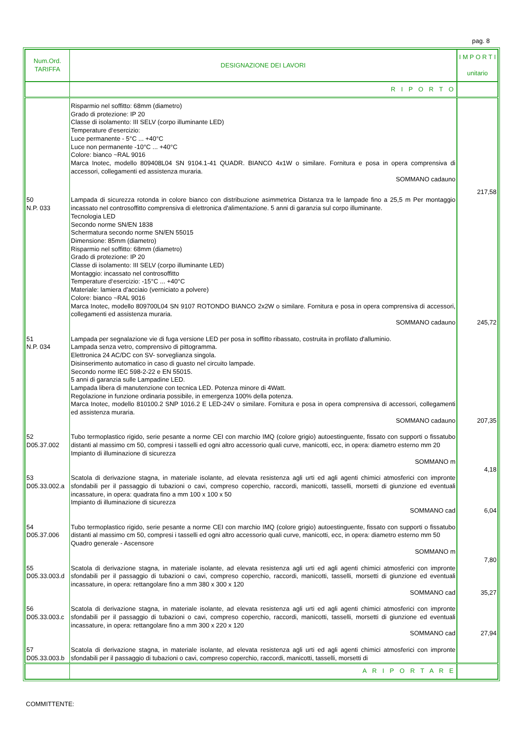pag. 8
| Num.Ord. TARIFFA | DESIGNAZIONE DEI LAVORI | I M P O R T I unitario |
| --- | --- | --- |
| | R I P O R T O | |
| | Risparmio nel soffitto: 68mm (diametro) Grado di protezione: IP 20 Classe di isolamento: III SELV (corpo illuminante LED) Temperature d‘esercizio: Luce permanente - 5°C ... +40°C Luce non permanente -10°C ... +40°C Colore: bianco ~RAL 9016 Marca Inotec, modello 809408L04 SN 9104.1-41 QUADR. BIANCO 4x1W o similare. Fornitura e posa in opera comprensiva di accessori, collegamenti ed assistenza muraria. SOMMANO cadauno | 217,58 |
| 50 N.P. 033 | Lampada di sicurezza rotonda in colore bianco con distribuzione asimmetrica Distanza tra le lampade fino a 25,5 m Per montaggio incassato nel controsoffitto comprensiva di elettronica d'alimentazione. 5 anni di garanzia sul corpo illuminante. Tecnologia LED Secondo norme SN/EN 1838 Schermatura secondo norme SN/EN 55015 Dimensione: 85mm (diametro) Risparmio nel soffitto: 68mm (diametro) Grado di protezione: IP 20 Classe di isolamento: III SELV (corpo illuminante LED) Montaggio: incassato nel controsoffitto Temperature d‘esercizio: -15°C ... +40°C Materiale: lamiera d'acciaio (verniciato a polvere) Colore: bianco ~RAL 9016 Marca Inotec, modello 809700L04 SN 9107 ROTONDO BIANCO 2x2W o similare. Fornitura e posa in opera comprensiva di accessori, collegamenti ed assistenza muraria. SOMMANO cadauno | 245,72 |
| 51 N.P. 034 | Lampada per segnalazione vie di fuga versione LED per posa in soffitto ribassato, costruita in profilato d'alluminio. Lampada senza vetro, comprensivo di pittogramma. Elettronica 24 AC/DC con SV- sorveglianza singola. Disinserimento automatico in caso di guasto nel circuito lampade. Secondo norme IEC 598-2-22 e EN 55015. 5 anni di garanzia sulle Lampadine LED. Lampada libera di manutenzione con tecnica LED. Potenza minore di 4Watt. Regolazione in funzione ordinaria possibile, in emergenza 100% della potenza. Marca Inotec, modello 810100.2 SNP 1016.2 E LED-24V o similare. Fornitura e posa in opera comprensiva di accessori, collegamenti ed assistenza muraria. SOMMANO cadauno | 207,35 |
| 52 D05.37.002 | Tubo termoplastico rigido, serie pesante a norme CEI con marchio IMQ (colore grigio) autoestinguente, fissato con supporti o fissatubo distanti al massimo cm 50, compresi i tasselli ed ogni altro accessorio quali curve, manicotti, ecc, in opera: diametro esterno mm 20 Impianto di illuminazione di sicurezza SOMMANO m | 4,18 |
| 53 D05.33.002.a | Scatola di derivazione stagna, in materiale isolante, ad elevata resistenza agli urti ed agli agenti chimici atmosferici con impronte sfondabili per il passaggio di tubazioni o cavi, compreso coperchio, raccordi, manicotti, tasselli, morsetti di giunzione ed eventuali incassature, in opera: quadrata fino a mm 100 x 100 x 50 Impianto di illuminazione di sicurezza SOMMANO cad | 6,04 |
| 54 D05.37.006 | Tubo termoplastico rigido, serie pesante a norme CEI con marchio IMQ (colore grigio) autoestinguente, fissato con supporti o fissatubo distanti al massimo cm 50, compresi i tasselli ed ogni altro accessorio quali curve, manicotti, ecc, in opera: diametro esterno mm 50 Quadro generale - Ascensore SOMMANO m | 7,80 |
| 55 D05.33.003.d | Scatola di derivazione stagna, in materiale isolante, ad elevata resistenza agli urti ed agli agenti chimici atmosferici con impronte sfondabili per il passaggio di tubazioni o cavi, compreso coperchio, raccordi, manicotti, tasselli, morsetti di giunzione ed eventuali incassature, in opera: rettangolare fino a mm 380 x 300 x 120 SOMMANO cad | 35,27 |
| 56 D05.33.003.c | Scatola di derivazione stagna, in materiale isolante, ad elevata resistenza agli urti ed agli agenti chimici atmosferici con impronte sfondabili per il passaggio di tubazioni o cavi, compreso coperchio, raccordi, manicotti, tasselli, morsetti di giunzione ed eventuali incassature, in opera: rettangolare fino a mm 300 x 220 x 120 SOMMANO cad | 27,94 |
| 57 D05.33.003.b | Scatola di derivazione stagna, in materiale isolante, ad elevata resistenza agli urti ed agli agenti chimici atmosferici con impronte sfondabili per il passaggio di tubazioni o cavi, compreso coperchio, raccordi, manicotti, tasselli, morsetti di | |
| | A R I P O R T A R E | |
COMMITTENTE: